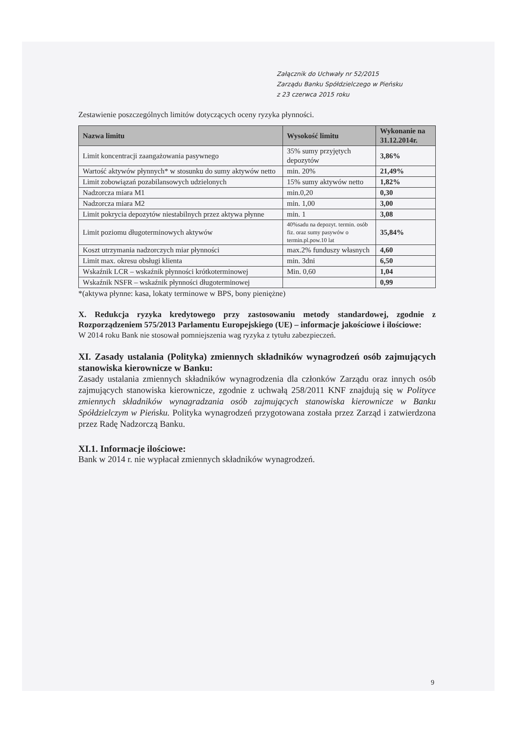Załącznik do Uchwały nr 52/2015
Zarządu Banku Spółdzielczego w Pieńsku
z 23 czerwca 2015 roku
Zestawienie poszczególnych limitów dotyczących oceny ryzyka płynności.
| Nazwa limitu | Wysokość limitu | Wykonanie na 31.12.2014r. |
| --- | --- | --- |
| Limit koncentracji zaangażowania pasywnego | 35% sumy przyjętych depozytów | 3,86% |
| Wartość aktywów płynnych* w stosunku do sumy aktywów netto | min. 20% | 21,49% |
| Limit zobowiązań pozabilansowych udzielonych | 15% sumy aktywów netto | 1,82% |
| Nadzorcza miara M1 | min.0,20 | 0,30 |
| Nadzorcza miara M2 | min. 1,00 | 3,00 |
| Limit pokrycia depozytów niestabilnych przez aktywa płynne | min. 1 | 3,08 |
| Limit poziomu długoterminowych aktywów | 40%sadu na depozyt. termin. osób fiz. oraz sumy pasywów o termin.pl.pow.10 lat | 35,84% |
| Koszt utrzymania nadzorczych miar płynności | max.2% funduszy własnych | 4,60 |
| Limit max. okresu obsługi klienta | min. 3dni | 6,50 |
| Wskaźnik LCR – wskaźnik płynności krótkoterminowej | Min. 0,60 | 1,04 |
| Wskaźnik NSFR – wskaźnik płynności długoterminowej | | 0,99 |
*(aktywa płynne: kasa, lokaty terminowe w BPS, bony pieniężne)
X. Redukcja ryzyka kredytowego przy zastosowaniu metody standardowej, zgodnie z Rozporządzeniem 575/2013 Parlamentu Europejskiego (UE) – informacje jakościowe i ilościowe:
W 2014 roku Bank nie stosował pomniejszenia wag ryzyka z tytułu zabezpieczeń.
XI. Zasady ustalania (Polityka) zmiennych składników wynagrodzeń osób zajmujących stanowiska kierownicze w Banku:
Zasady ustalania zmiennych składników wynagrodzenia dla członków Zarządu oraz innych osób zajmujących stanowiska kierownicze, zgodnie z uchwałą 258/2011 KNF znajdują się w Polityce zmiennych składników wynagradzania osób zajmujących stanowiska kierownicze w Banku Spółdzielczym w Pieńsku. Polityka wynagrodzeń przygotowana została przez Zarząd i zatwierdzona przez Radę Nadzorczą Banku.
XI.1. Informacje ilościowe:
Bank w 2014 r. nie wypłacał zmiennych składników wynagrodzeń.
9